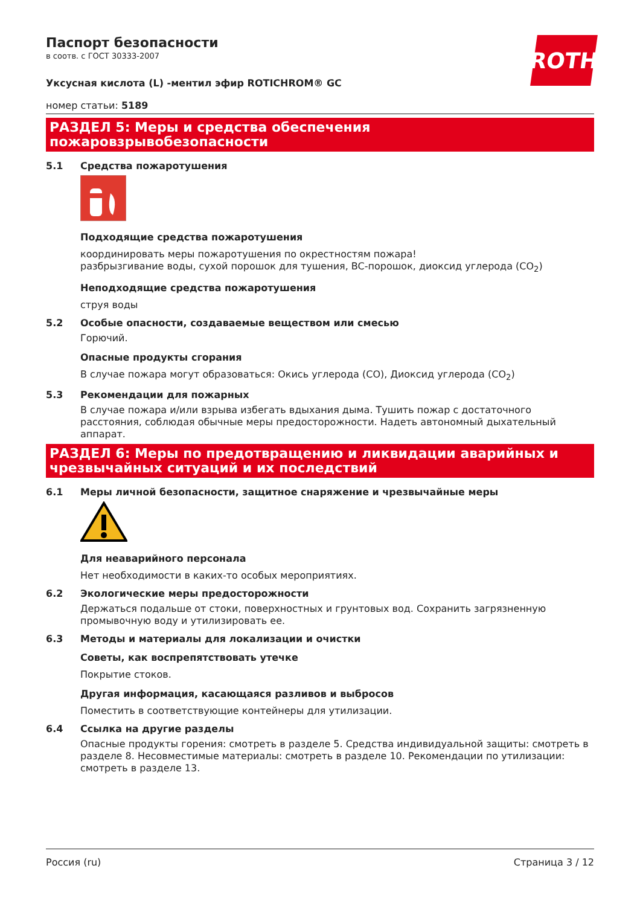ROTH
Паспорт безопасности
в соотв. с ГОСТ 30333-2007
Уксусная кислота (L) -ментил эфир ROTICHROM® GC
номер статьи: 5189
РАЗДЕЛ 5: Меры и средства обеспечения пожаровзрывобезопасности
5.1 Средства пожаротушения
Подходящие средства пожаротушения
координировать меры пожаротушения по окрестностям пожара!
разбрызгивание воды, сухой порошок для тушения, BC-порошок, диоксид углерода (CO<sub>2</sub>)
Неподходящие средства пожаротушения
струя воды
5.2 Особые опасности, создаваемые веществом или смесью
Горючий.
Опасные продукты сгорания
В случае пожара могут образоваться: Окись углерода (CO), Диоксид углерода (CO<sub>2</sub>)
5.3 Рекомендации для пожарных
В случае пожара и/или взрыва избегать вдыхания дыма. Тушить пожар с достаточного расстояния, соблюдая обычные меры предосторожности. Надеть автономный дыхательный аппарат.
РАЗДЕЛ 6: Меры по предотвращению и ликвидации аварийных и чрезвычайных ситуаций и их последствий
6.1 Меры личной безопасности, защитное снаряжение и чрезвычайные меры
Для неаварийного персонала
Нет необходимости в каких-то особых мероприятиях.
6.2 Экологические меры предосторожности
Держаться подальше от стоки, поверхностных и грунтовых вод. Сохранить загрязненную промывочную воду и утилизировать ее.
6.3 Методы и материалы для локализации и очистки
Советы, как воспрепятствовать утечке
Покрытие стоков.
Другая информация, касающаяся разливов и выбросов
Поместить в соответствующие контейнеры для утилизации.
6.4 Ссылка на другие разделы
Опасные продукты горения: смотреть в разделе 5. Средства индивидуальной защиты: смотреть в разделе 8. Несовместимые материалы: смотреть в разделе 10. Рекомендации по утилизации: смотреть в разделе 13.
Россия (ru) Страница 3 / 12